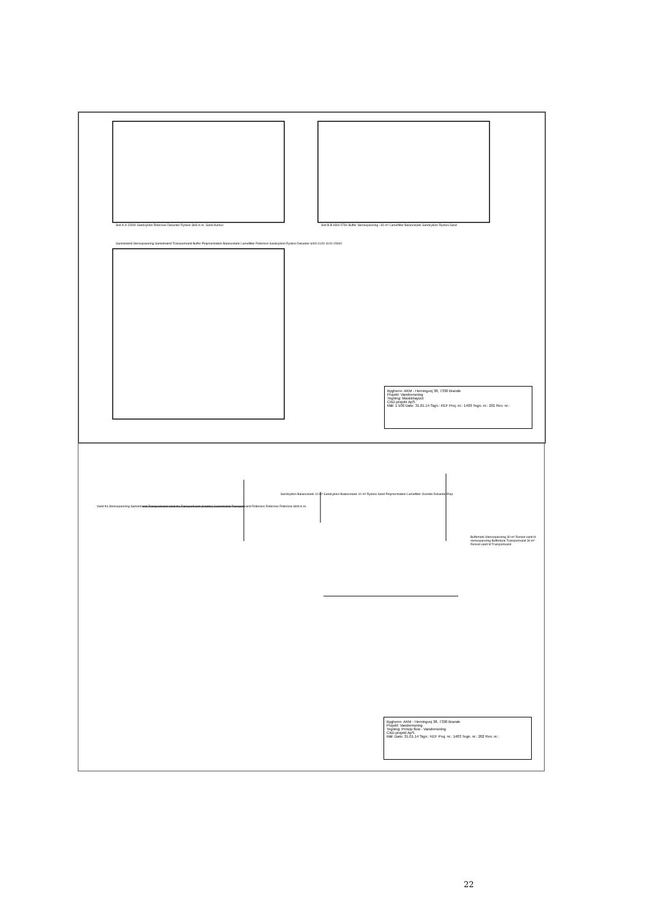Snit A-A 15000 Sandcyklon Rotorsive Dekanter Rystesi Strå m.m. Sand Humus
Snit B-B 9300 5760 Buffer Stenseparering ~30 m³ Lamelfilter Balancetank Sandcyklon Rystesi Sand
Samlebrønd Stenseparering Samlebrønd Transportvand Buffer Polymerstation Balancetank Lamelfilter Rotorsive Sandcyklon Rystesi Dekanter 6400 4100 4100 15000
Bygherre: AKM - Herningvej 38, 7330 Brande
Projekt: Vandrensning
Tegning: Maskinlayout
CAD-projekt ApS.
Mål: 1:100 Dato: 31.01.14 Sign.: KEF Proj. nr.: 1403 Tegn. nr.: 201 Rev. nr.:
Vand fra Stenseparering Samlebrønd Transportvand Vand fra Transportvand (Kælder) Samlebrønd Transportvand Rotorsive Rotorsive Rotorsive Strå m.m.
Sandcyklon Balancetank 10 m³ Sandcyklon Balancetank 10 m³ Rystesi Sand Polymerstation Lamelfilter Overløb Dekanter Pulp
Buffertank Stenseparering 30 m³ Renset vand til stenseparering Buffertank Transportvand 30 m³ Renset vand til Transportvand
Bygherre: AKM - Herningvej 38, 7330 Brande
Projekt: Vandrensning
Tegning: Princip flow - Vandrensning
CAD-projekt ApS.
Mål: Dato: 31.01.14 Sign.: KEF Proj. nr.: 1403 Tegn. nr.: 202 Rev. nr.:
22